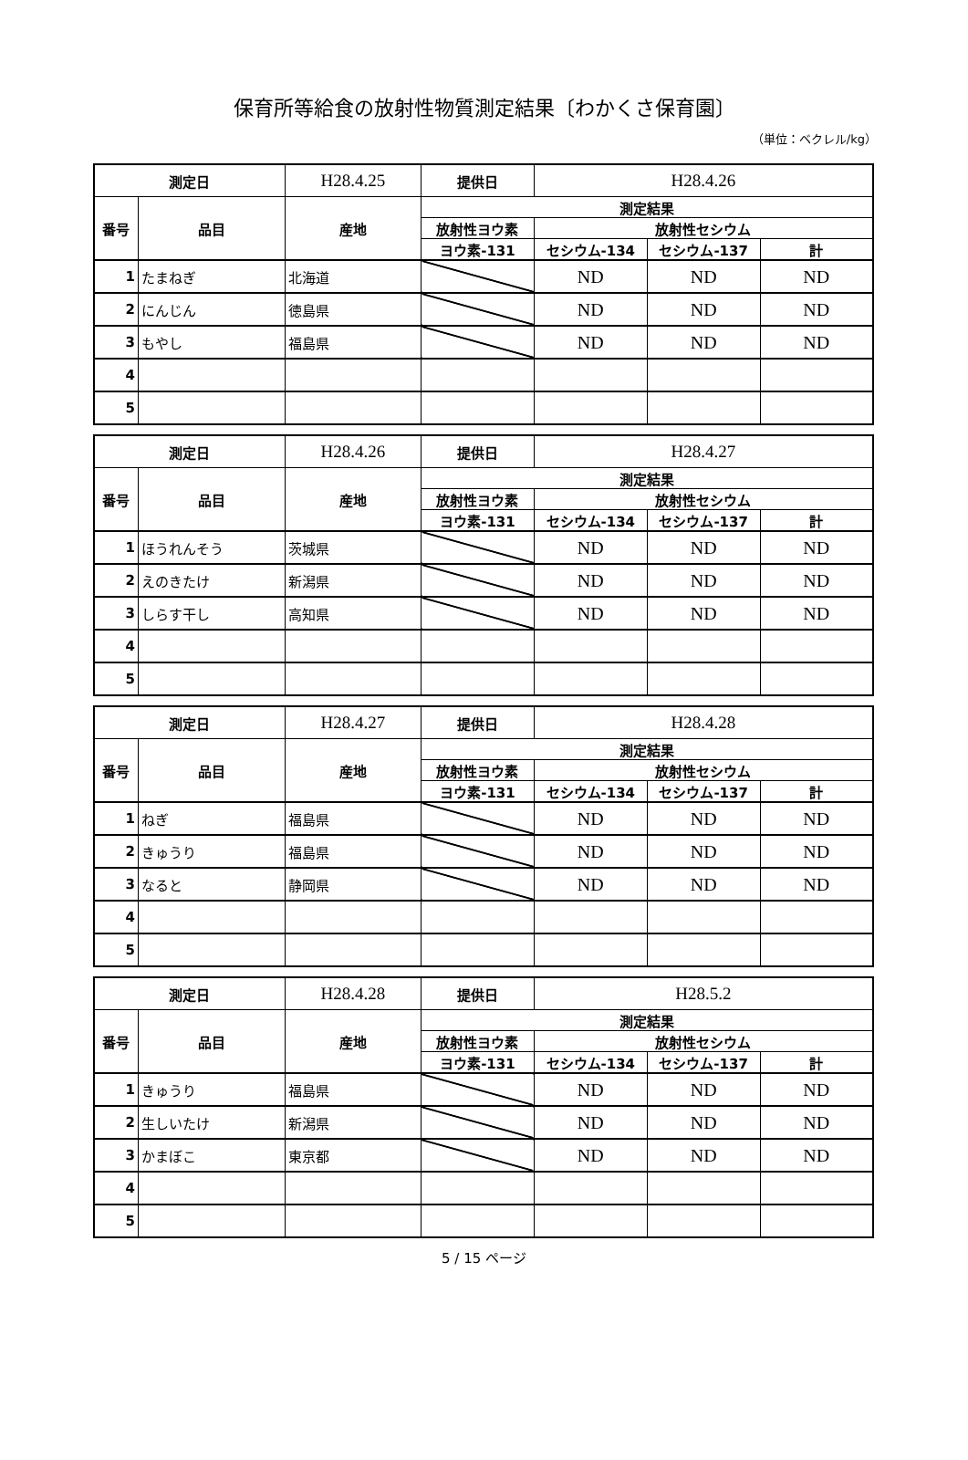保育所等給食の放射性物質測定結果〔わかくさ保育園〕
（単位：ベクレル/kg）
| 測定日 | | H28.4.25 | 提供日 | H28.4.26 | | |
| 番号 | 品目 | 産地 | 測定結果 | | | |
| | | | 放射性ヨウ素 | 放射性セシウム | | |
| | | | ヨウ素-131 | セシウム-134 | セシウム-137 | 計 |
| 1 | たまねぎ | 北海道 | | ND | ND | ND |
| 2 | にんじん | 徳島県 | | ND | ND | ND |
| 3 | もやし | 福島県 | | ND | ND | ND |
| 4 | | | | | | |
| 5 | | | | | | |
| 測定日 | | H28.4.26 | 提供日 | H28.4.27 | | |
| 番号 | 品目 | 産地 | 測定結果 | | | |
| | | | 放射性ヨウ素 | 放射性セシウム | | |
| | | | ヨウ素-131 | セシウム-134 | セシウム-137 | 計 |
| 1 | ほうれんそう | 茨城県 | | ND | ND | ND |
| 2 | えのきたけ | 新潟県 | | ND | ND | ND |
| 3 | しらす干し | 高知県 | | ND | ND | ND |
| 4 | | | | | | |
| 5 | | | | | | |
| 測定日 | | H28.4.27 | 提供日 | H28.4.28 | | |
| 番号 | 品目 | 産地 | 測定結果 | | | |
| | | | 放射性ヨウ素 | 放射性セシウム | | |
| | | | ヨウ素-131 | セシウム-134 | セシウム-137 | 計 |
| 1 | ねぎ | 福島県 | | ND | ND | ND |
| 2 | きゅうり | 福島県 | | ND | ND | ND |
| 3 | なると | 静岡県 | | ND | ND | ND |
| 4 | | | | | | |
| 5 | | | | | | |
| 測定日 | | H28.4.28 | 提供日 | H28.5.2 | | |
| 番号 | 品目 | 産地 | 測定結果 | | | |
| | | | 放射性ヨウ素 | 放射性セシウム | | |
| | | | ヨウ素-131 | セシウム-134 | セシウム-137 | 計 |
| 1 | きゅうり | 福島県 | | ND | ND | ND |
| 2 | 生しいたけ | 新潟県 | | ND | ND | ND |
| 3 | かまぼこ | 東京都 | | ND | ND | ND |
| 4 | | | | | | |
| 5 | | | | | | |
5 / 15 ページ